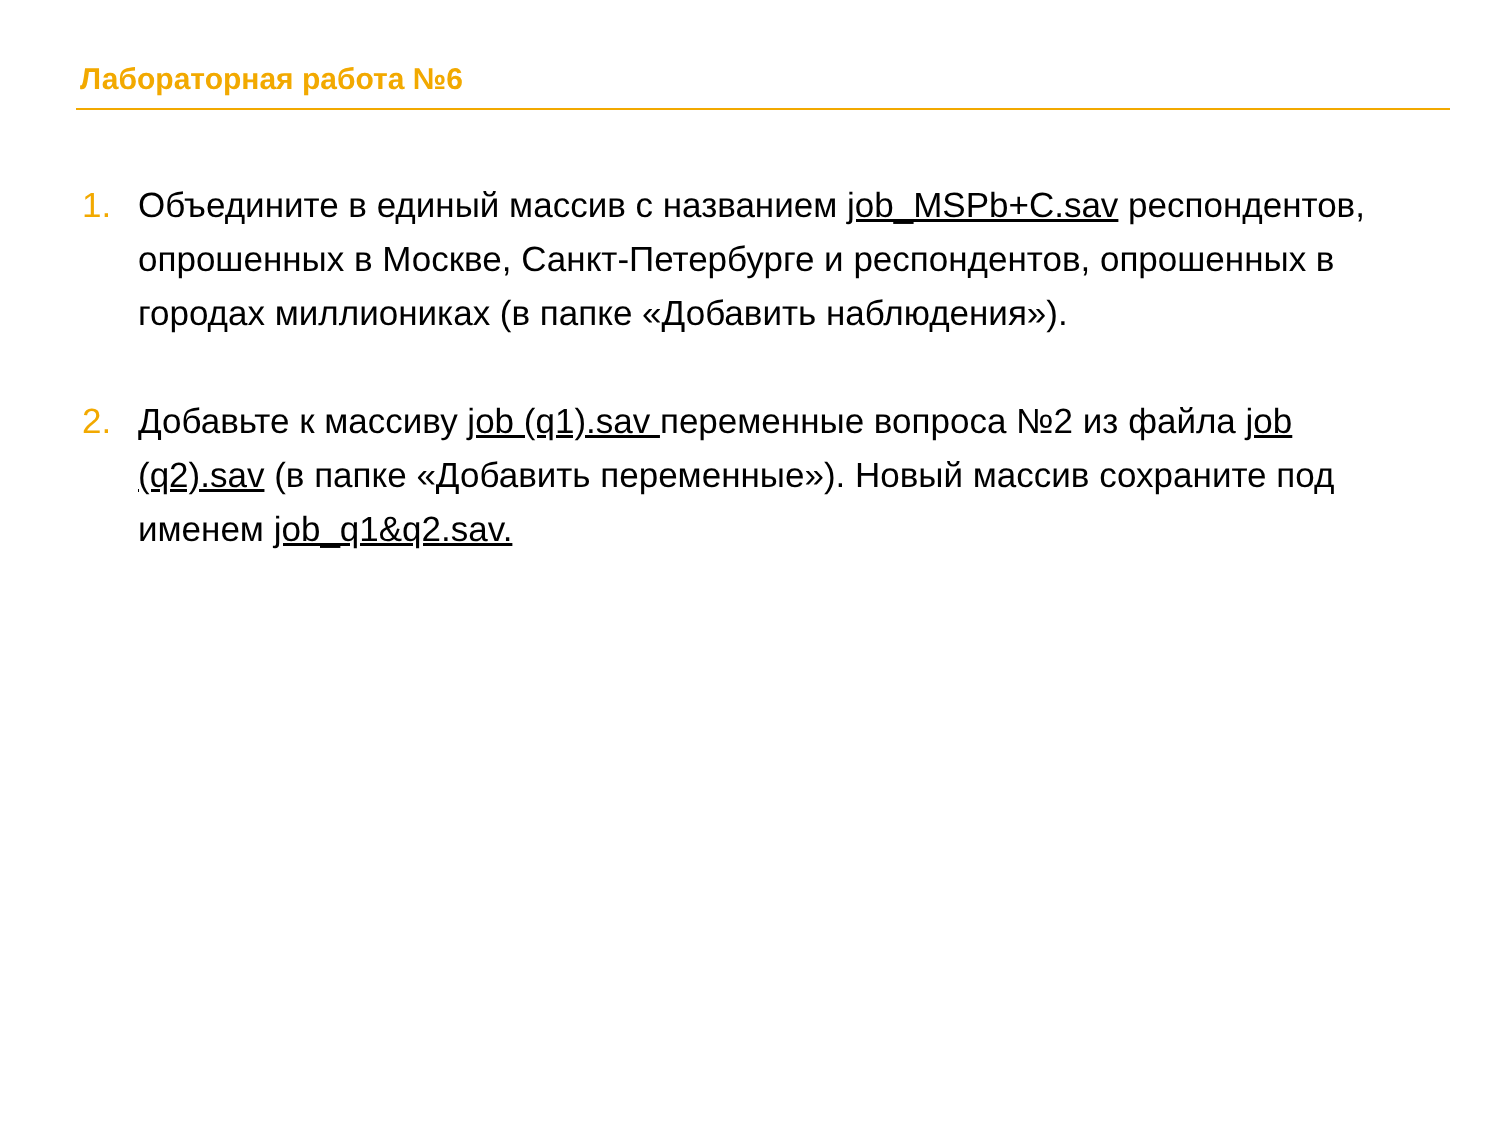Лабораторная работа №6
1. Объедините в единый массив с названием job_MSPb+C.sav респондентов, опрошенных в Москве, Санкт-Петербурге и респондентов, опрошенных в городах миллиониках (в папке «Добавить наблюдения»).
2. Добавьте к массиву job (q1).sav переменные вопроса №2 из файла job (q2).sav (в папке «Добавить переменные»). Новый массив сохраните под именем job_q1&q2.sav.